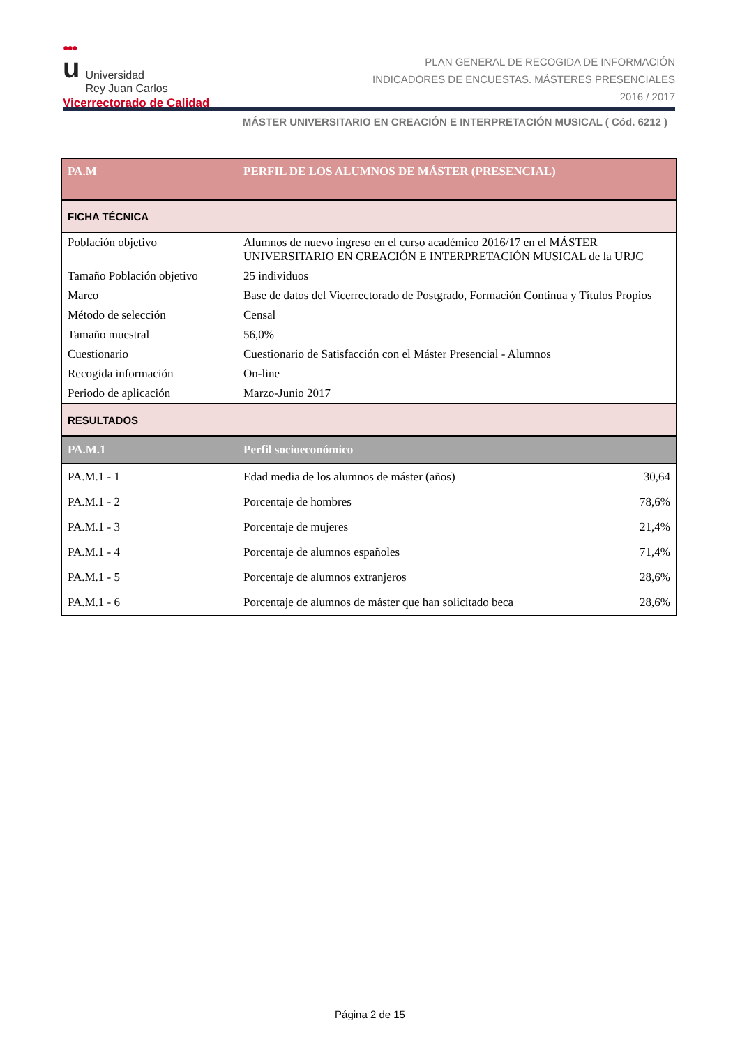●●●
u Universidad
Rey Juan Carlos
Vicerrectorado de Calidad
PLAN GENERAL DE RECOGIDA DE INFORMACIÓN
INDICADORES DE ENCUESTAS. MÁSTERES PRESENCIALES
2016 / 2017
MÁSTER UNIVERSITARIO EN CREACIÓN E INTERPRETACIÓN MUSICAL ( Cód. 6212 )
| PA.M | PERFIL DE LOS ALUMNOS DE MÁSTER (PRESENCIAL) | |
| --- | --- | --- |
| FICHA TÉCNICA | | |
| Población objetivo | Alumnos de nuevo ingreso en el curso académico 2016/17 en el MÁSTER UNIVERSITARIO EN CREACIÓN E INTERPRETACIÓN MUSICAL de la URJC | |
| Tamaño Población objetivo | 25 individuos | |
| Marco | Base de datos del Vicerrectorado de Postgrado, Formación Continua y Títulos Propios | |
| Método de selección | Censal | |
| Tamaño muestral | 56,0% | |
| Cuestionario | Cuestionario de Satisfacción con el Máster Presencial - Alumnos | |
| Recogida información | On-line | |
| Periodo de aplicación | Marzo-Junio 2017 | |
| RESULTADOS | | |
| PA.M.1 | Perfil socioeconómico | |
| PA.M.1 - 1 | Edad media de los alumnos de máster (años) | 30,64 |
| PA.M.1 - 2 | Porcentaje de hombres | 78,6% |
| PA.M.1 - 3 | Porcentaje de mujeres | 21,4% |
| PA.M.1 - 4 | Porcentaje de alumnos españoles | 71,4% |
| PA.M.1 - 5 | Porcentaje de alumnos extranjeros | 28,6% |
| PA.M.1 - 6 | Porcentaje de alumnos de máster que han solicitado beca | 28,6% |
Página 2 de 15